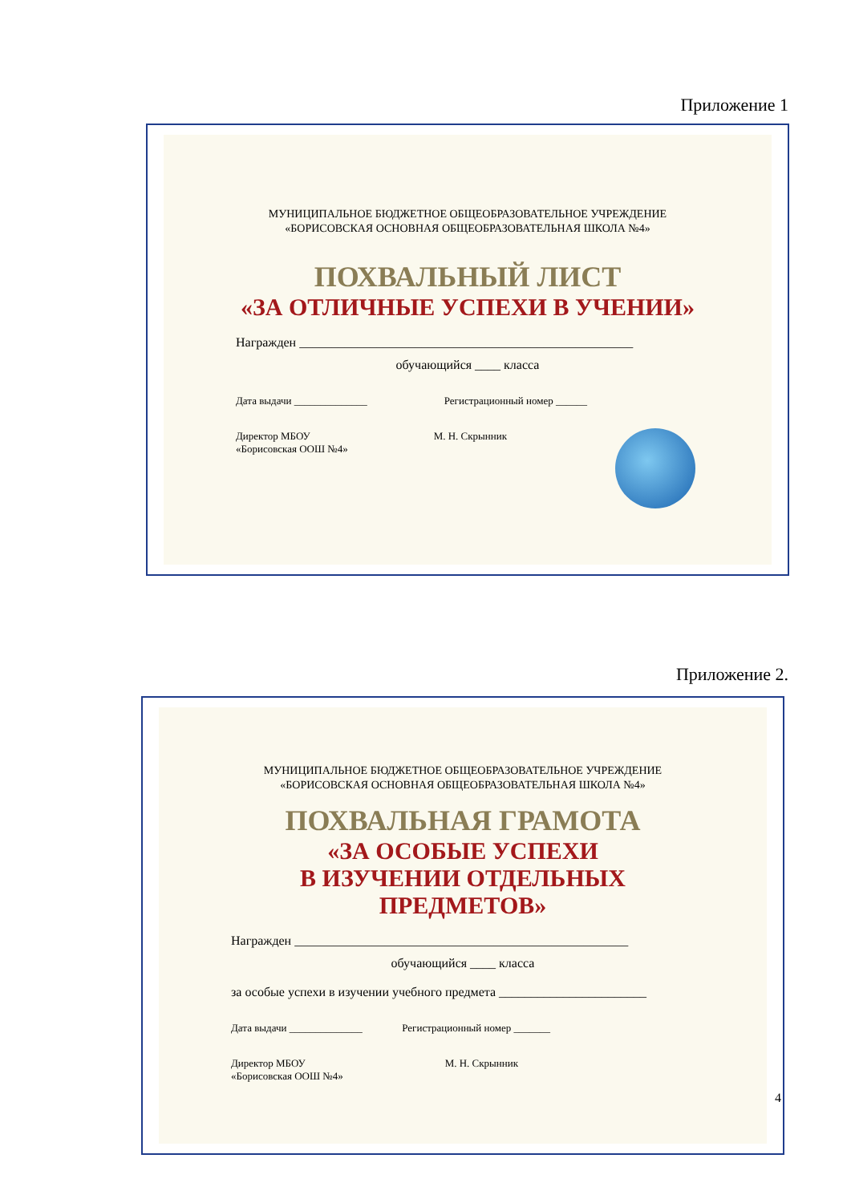Приложение 1
МУНИЦИПАЛЬНОЕ БЮДЖЕТНОЕ ОБЩЕОБРАЗОВАТЕЛЬНОЕ УЧРЕЖДЕНИЕ
«БОРИСОВСКАЯ ОСНОВНАЯ ОБЩЕОБРАЗОВАТЕЛЬНАЯ ШКОЛА №4»
ПОХВАЛЬНЫЙ ЛИСТ
«ЗА ОТЛИЧНЫЕ УСПЕХИ В УЧЕНИИ»
Награжден ____________________________________________________
обучающийся ____ класса
Дата выдачи ______________ Регистрационный номер ______
Директор МБОУ
«Борисовская ООШ №4» М. Н. Скрынник
Приложение 2.
МУНИЦИПАЛЬНОЕ БЮДЖЕТНОЕ ОБЩЕОБРАЗОВАТЕЛЬНОЕ УЧРЕЖДЕНИЕ
«БОРИСОВСКАЯ ОСНОВНАЯ ОБЩЕОБРАЗОВАТЕЛЬНАЯ ШКОЛА №4»
ПОХВАЛЬНАЯ ГРАМОТА
«ЗА ОСОБЫЕ УСПЕХИ
В ИЗУЧЕНИИ ОТДЕЛЬНЫХ ПРЕДМЕТОВ»
Награжден ____________________________________________________
обучающийся ____ класса
за особые успехи в изучении учебного предмета _______________________
Дата выдачи ______________ Регистрационный номер _______
Директор МБОУ
«Борисовская ООШ №4» М. Н. Скрынник
4